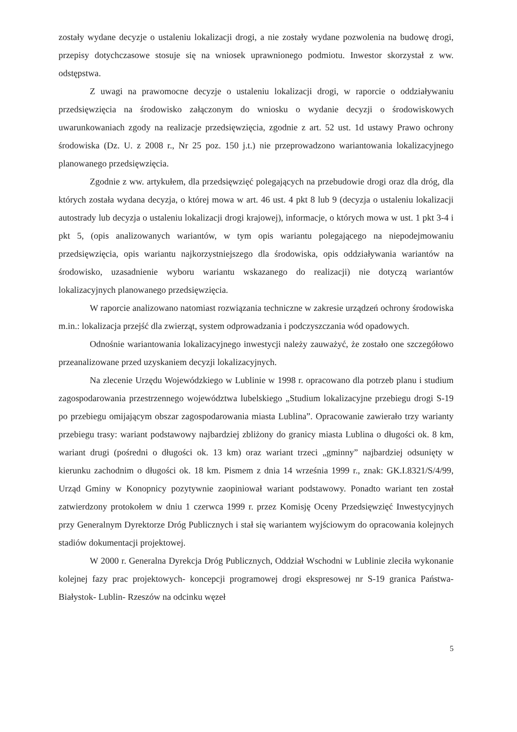zostały wydane decyzje o ustaleniu lokalizacji drogi, a nie zostały wydane pozwolenia na budowę drogi, przepisy dotychczasowe stosuje się na wniosek uprawnionego podmiotu. Inwestor skorzystał z ww. odstępstwa.
Z uwagi na prawomocne decyzje o ustaleniu lokalizacji drogi, w raporcie o oddziaływaniu przedsięwzięcia na środowisko załączonym do wniosku o wydanie decyzji o środowiskowych uwarunkowaniach zgody na realizacje przedsięwzięcia, zgodnie z art. 52 ust. 1d ustawy Prawo ochrony środowiska (Dz. U. z 2008 r., Nr 25 poz. 150 j.t.) nie przeprowadzono wariantowania lokalizacyjnego planowanego przedsięwzięcia.
Zgodnie z ww. artykułem, dla przedsięwzięć polegających na przebudowie drogi oraz dla dróg, dla których została wydana decyzja, o której mowa w art. 46 ust. 4 pkt 8 lub 9 (decyzja o ustaleniu lokalizacji autostrady lub decyzja o ustaleniu lokalizacji drogi krajowej), informacje, o których mowa w ust. 1 pkt 3-4 i pkt 5, (opis analizowanych wariantów, w tym opis wariantu polegającego na niepodejmowaniu przedsięwzięcia, opis wariantu najkorzystniejszego dla środowiska, opis oddziaływania wariantów na środowisko, uzasadnienie wyboru wariantu wskazanego do realizacji) nie dotyczą wariantów lokalizacyjnych planowanego przedsięwzięcia.
W raporcie analizowano natomiast rozwiązania techniczne w zakresie urządzeń ochrony środowiska m.in.: lokalizacja przejść dla zwierząt, system odprowadzania i podczyszczania wód opadowych.
Odnośnie wariantowania lokalizacyjnego inwestycji należy zauważyć, że zostało one szczegółowo przeanalizowane przed uzyskaniem decyzji lokalizacyjnych.
Na zlecenie Urzędu Wojewódzkiego w Lublinie w 1998 r. opracowano dla potrzeb planu i studium zagospodarowania przestrzennego województwa lubelskiego „Studium lokalizacyjne przebiegu drogi S-19 po przebiegu omijającym obszar zagospodarowania miasta Lublina”. Opracowanie zawierało trzy warianty przebiegu trasy: wariant podstawowy najbardziej zbliżony do granicy miasta Lublina o długości ok. 8 km, wariant drugi (pośredni o długości ok. 13 km) oraz wariant trzeci „gminny” najbardziej odsunięty w kierunku zachodnim o długości ok. 18 km. Pismem z dnia 14 września 1999 r., znak: GK.I.8321/S/4/99, Urząd Gminy w Konopnicy pozytywnie zaopiniował wariant podstawowy. Ponadto wariant ten został zatwierdzony protokołem w dniu 1 czerwca 1999 r. przez Komisję Oceny Przedsięwzięć Inwestycyjnych przy Generalnym Dyrektorze Dróg Publicznych i stał się wariantem wyjściowym do opracowania kolejnych stadiów dokumentacji projektowej.
W 2000 r. Generalna Dyrekcja Dróg Publicznych, Oddział Wschodni w Lublinie zleciła wykonanie kolejnej fazy prac projektowych- koncepcji programowej drogi ekspresowej nr S-19 granica Państwa- Białystok- Lublin- Rzeszów na odcinku węzeł
5